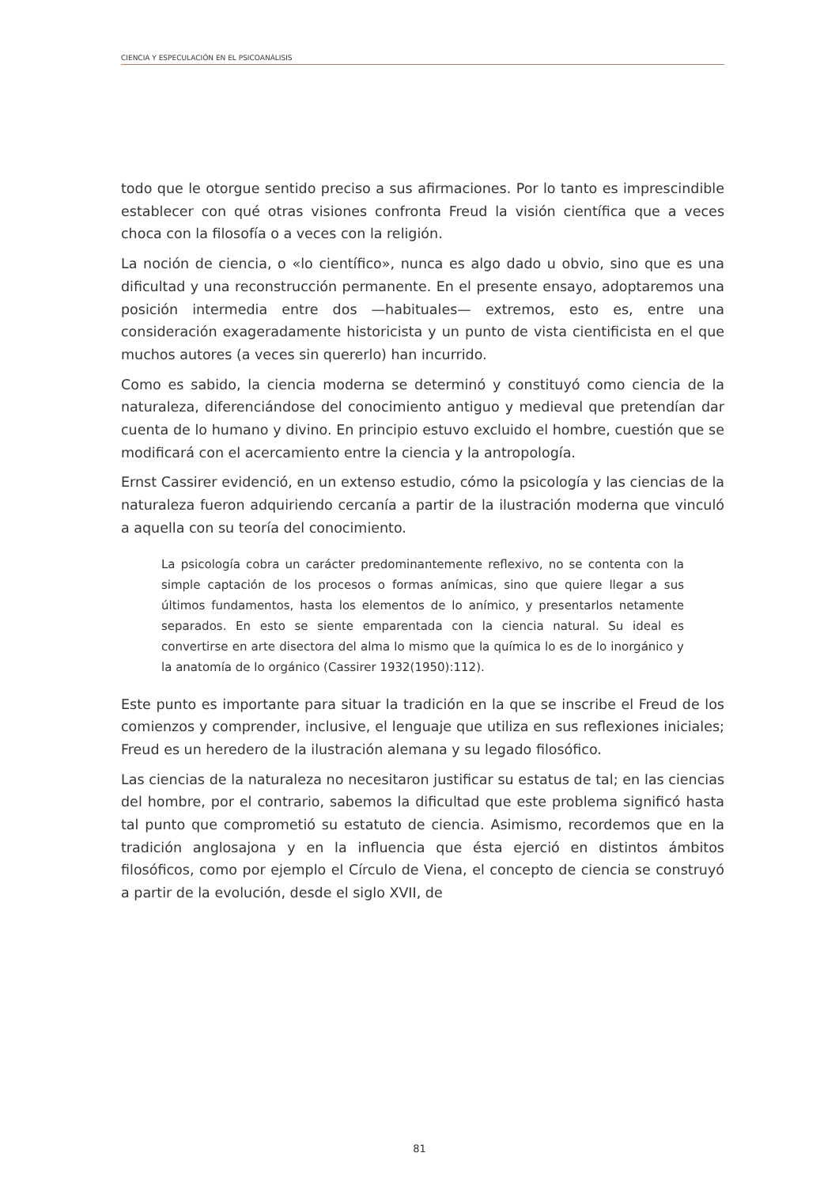CIENCIA Y ESPECULACIÓN EN EL PSICOANÁLISIS
todo que le otorgue sentido preciso a sus afirmaciones. Por lo tanto es imprescindible establecer con qué otras visiones confronta Freud la visión científica que a veces choca con la filosofía o a veces con la religión.
La noción de ciencia, o «lo científico», nunca es algo dado u obvio, sino que es una dificultad y una reconstrucción permanente. En el presente ensayo, adoptaremos una posición intermedia entre dos —habituales— extremos, esto es, entre una consideración exageradamente historicista y un punto de vista cientificista en el que muchos autores (a veces sin quererlo) han incurrido.
Como es sabido, la ciencia moderna se determinó y constituyó como ciencia de la naturaleza, diferenciándose del conocimiento antiguo y medieval que pretendían dar cuenta de lo humano y divino. En principio estuvo excluido el hombre, cuestión que se modificará con el acercamiento entre la ciencia y la antropología.
Ernst Cassirer evidenció, en un extenso estudio, cómo la psicología y las ciencias de la naturaleza fueron adquiriendo cercanía a partir de la ilustración moderna que vinculó a aquella con su teoría del conocimiento.
La psicología cobra un carácter predominantemente reflexivo, no se contenta con la simple captación de los procesos o formas anímicas, sino que quiere llegar a sus últimos fundamentos, hasta los elementos de lo anímico, y presentarlos netamente separados. En esto se siente emparentada con la ciencia natural. Su ideal es convertirse en arte disectora del alma lo mismo que la química lo es de lo inorgánico y la anatomía de lo orgánico (Cassirer 1932(1950):112).
Este punto es importante para situar la tradición en la que se inscribe el Freud de los comienzos y comprender, inclusive, el lenguaje que utiliza en sus reflexiones iniciales; Freud es un heredero de la ilustración alemana y su legado filosófico.
Las ciencias de la naturaleza no necesitaron justificar su estatus de tal; en las ciencias del hombre, por el contrario, sabemos la dificultad que este problema significó hasta tal punto que comprometió su estatuto de ciencia. Asimismo, recordemos que en la tradición anglosajona y en la influencia que ésta ejerció en distintos ámbitos filosóficos, como por ejemplo el Círculo de Viena, el concepto de ciencia se construyó a partir de la evolución, desde el siglo XVII, de
81